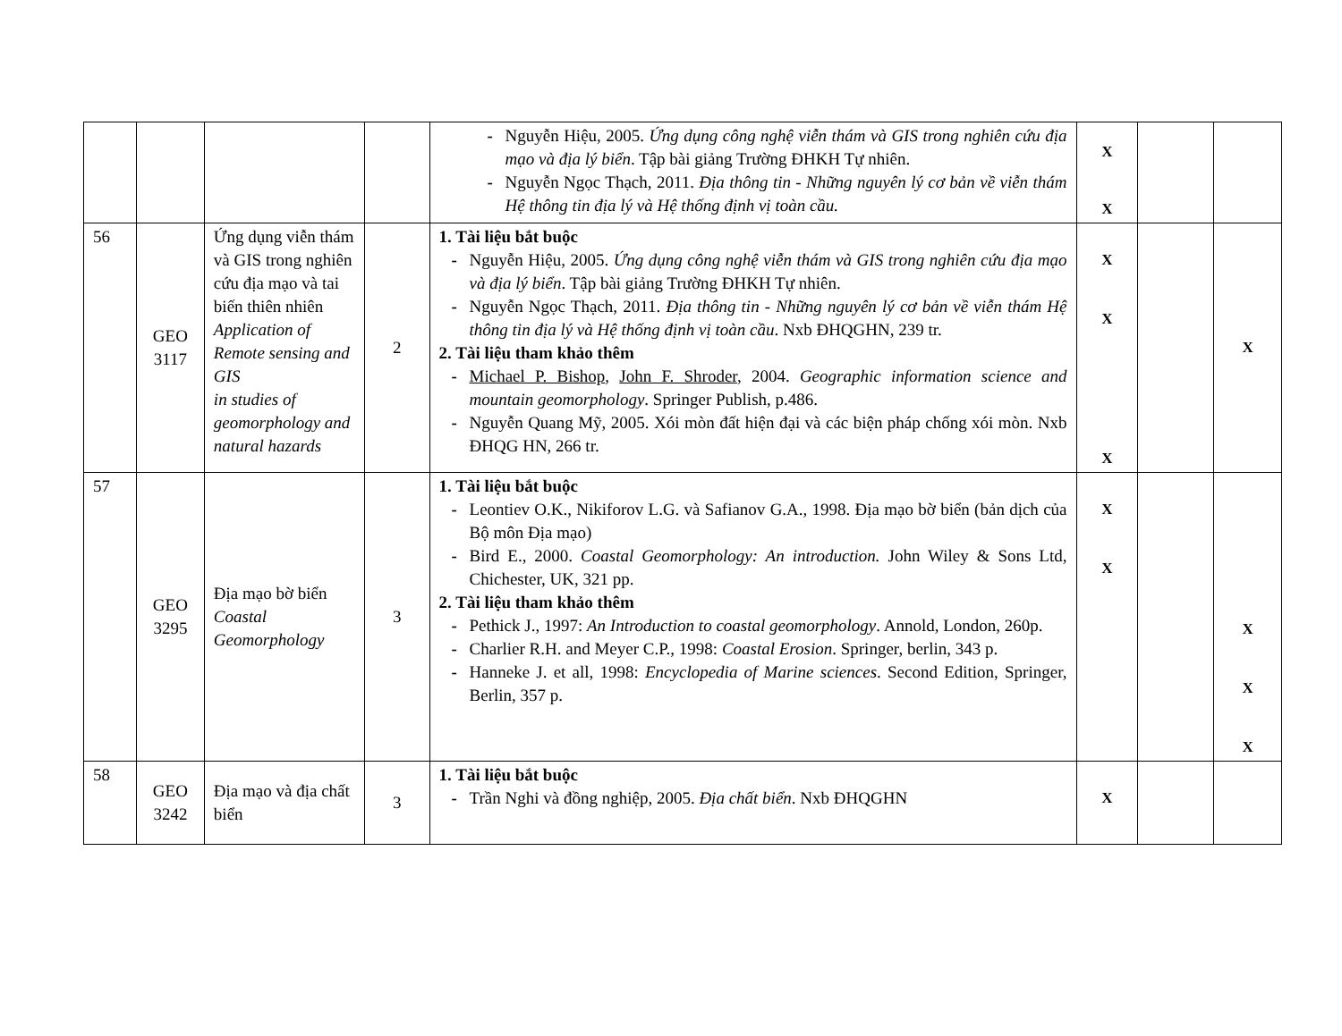| | | | | - Nguyễn Hiệu, 2005. Ứng dụng công nghệ viễn thám và GIS trong nghiên cứu địa mạo và địa lý biển . Tập bài giảng Trường ĐHKH Tự nhiên. - Nguyễn Ngọc Thạch, 2011. Địa thông tin - Những nguyên lý cơ bản về viễn thám Hệ thông tin địa lý và Hệ thống định vị toàn cầu. | X X | | |
| 56 | GEO 3117 | Ứng dụng viễn thám và GIS trong nghiên cứu địa mạo và tai biến thiên nhiên Application of Remote sensing and GIS in studies of geomorphology and natural hazards | 2 | 1. Tài liệu bắt buộc - Nguyễn Hiệu, 2005. Ứng dụng công nghệ viễn thám và GIS trong nghiên cứu địa mạo và địa lý biển . Tập bài giảng Trường ĐHKH Tự nhiên. - Nguyễn Ngọc Thạch, 2011. Địa thông tin - Những nguyên lý cơ bản về viễn thám Hệ thông tin địa lý và Hệ thống định vị toàn cầu . Nxb ĐHQGHN, 239 tr. 2. Tài liệu tham khảo thêm - Michael P. Bishop , John F. Shroder , 2004. Geographic information science and mountain geomorphology . Springer Publish, p.486. - Nguyễn Quang Mỹ, 2005. Xói mòn đất hiện đại và các biện pháp chống xói mòn. Nxb ĐHQG HN, 266 tr. | X X X | | X |
| 57 | GEO 3295 | Địa mạo bờ biển Coastal Geomorphology | 3 | 1. Tài liệu bắt buộc - Leontiev O.K., Nikiforov L.G. và Safianov G.A., 1998. Địa mạo bờ biển (bản dịch của Bộ môn Địa mạo) - Bird E., 2000. Coastal Geomorphology: An introduction. John Wiley & Sons Ltd, Chichester, UK, 321 pp. 2. Tài liệu tham khảo thêm - Pethick J., 1997: An Introduction to coastal geomorphology . Annold, London, 260p. - Charlier R.H. and Meyer C.P., 1998: Coastal Erosion . Springer, berlin, 343 p. - Hanneke J. et all, 1998: Encyclopedia of Marine sciences . Second Edition, Springer, Berlin, 357 p. | X X | | X X X |
| 58 | GEO 3242 | Địa mạo và địa chất biển | 3 | 1. Tài liệu bắt buộc - Trần Nghi và đồng nghiệp, 2005. Địa chất biển . Nxb ĐHQGHN | X | | |